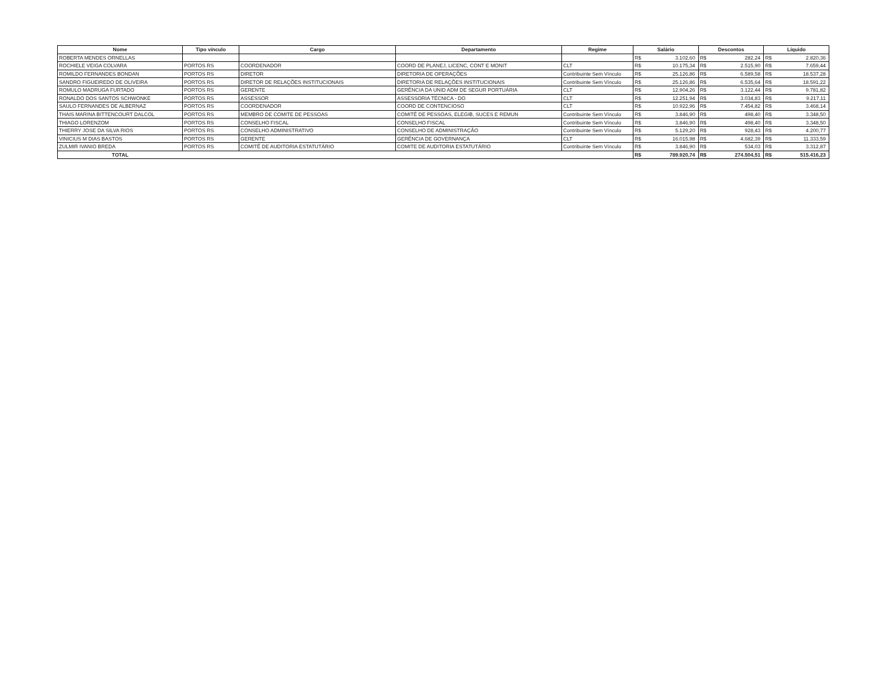| Nome | Tipo vínculo | Cargo | Departamento | Regime | Salário | | Descontos | | Líquido | |
| --- | --- | --- | --- | --- | --- | --- | --- | --- | --- | --- |
| ROBERTA MENDES ORNELLAS | | | | | R$ | 3.102,60 | R$ | 282,24 | R$ | 2.820,36 |
| ROCHIELE VEIGA COLVARA | PORTOS RS | COORDENADOR | COORD DE PLANEJ, LICENC, CONT E MONIT | CLT | R$ | 10.175,34 | R$ | 2.515,90 | R$ | 7.659,44 |
| ROMILDO FERNANDES BONDAN | PORTOS RS | DIRETOR | DIRETORIA DE OPERAÇÕES | Contribuinte Sem Vínculo | R$ | 25.126,86 | R$ | 6.589,58 | R$ | 18.537,28 |
| SANDRO FIGUEIREDO DE OLIVEIRA | PORTOS RS | DIRETOR DE RELAÇÕES INSTITUCIONAIS | DIRETORIA DE RELAÇÕES INSTITUCIONAIS | Contribuinte Sem Vínculo | R$ | 25.126,86 | R$ | 6.535,64 | R$ | 18.591,22 |
| ROMULO MADRUGA FURTADO | PORTOS RS | GERENTE | GERÊNCIA DA UNID ADM DE SEGUR PORTUÁRIA | CLT | R$ | 12.904,26 | R$ | 3.122,44 | R$ | 9.781,82 |
| RONALDO DOS SANTOS SCHWONKE | PORTOS RS | ASSESSOR | ASSESSORIA TÉCNICA - DO | CLT | R$ | 12.251,94 | R$ | 3.034,83 | R$ | 9.217,11 |
| SAULO FERNANDES DE ALBERNAZ | PORTOS RS | COORDENADOR | COORD DE CONTENCIOSO | CLT | R$ | 10.922,96 | R$ | 7.454,82 | R$ | 3.468,14 |
| THAIS MARINA BITTENCOURT DALCOL | PORTOS RS | MEMBRO DE COMITE DE PESSOAS | COMITÊ DE PESSOAS, ELEGIB, SUCES E REMUN | Contribuinte Sem Vínculo | R$ | 3.846,90 | R$ | 498,40 | R$ | 3.348,50 |
| THIAGO LORENZOM | PORTOS RS | CONSELHO FISCAL | CONSELHO FISCAL | Contribuinte Sem Vínculo | R$ | 3.846,90 | R$ | 498,40 | R$ | 3.348,50 |
| THIERRY JOSE DA SILVA RIOS | PORTOS RS | CONSELHO ADMINISTRATIVO | CONSELHO DE ADMINISTRAÇÃO | Contribuinte Sem Vínculo | R$ | 5.129,20 | R$ | 928,43 | R$ | 4.200,77 |
| VINICIUS M DIAS BASTOS | PORTOS RS | GERENTE | GERÊNCIA DE GOVERNANÇA | CLT | R$ | 16.015,98 | R$ | 4.682,39 | R$ | 11.333,59 |
| ZULMIR IVANIO BREDA | PORTOS RS | COMITÊ DE AUDITORIA ESTATUTÁRIO | COMITE DE AUDITORIA ESTATUTÁRIO | Contribuinte Sem Vínculo | R$ | 3.846,90 | R$ | 534,03 | R$ | 3.312,87 |
| TOTAL | | | | | R$ | 789.920,74 | R$ | 274.504,51 | R$ | 515.416,23 |